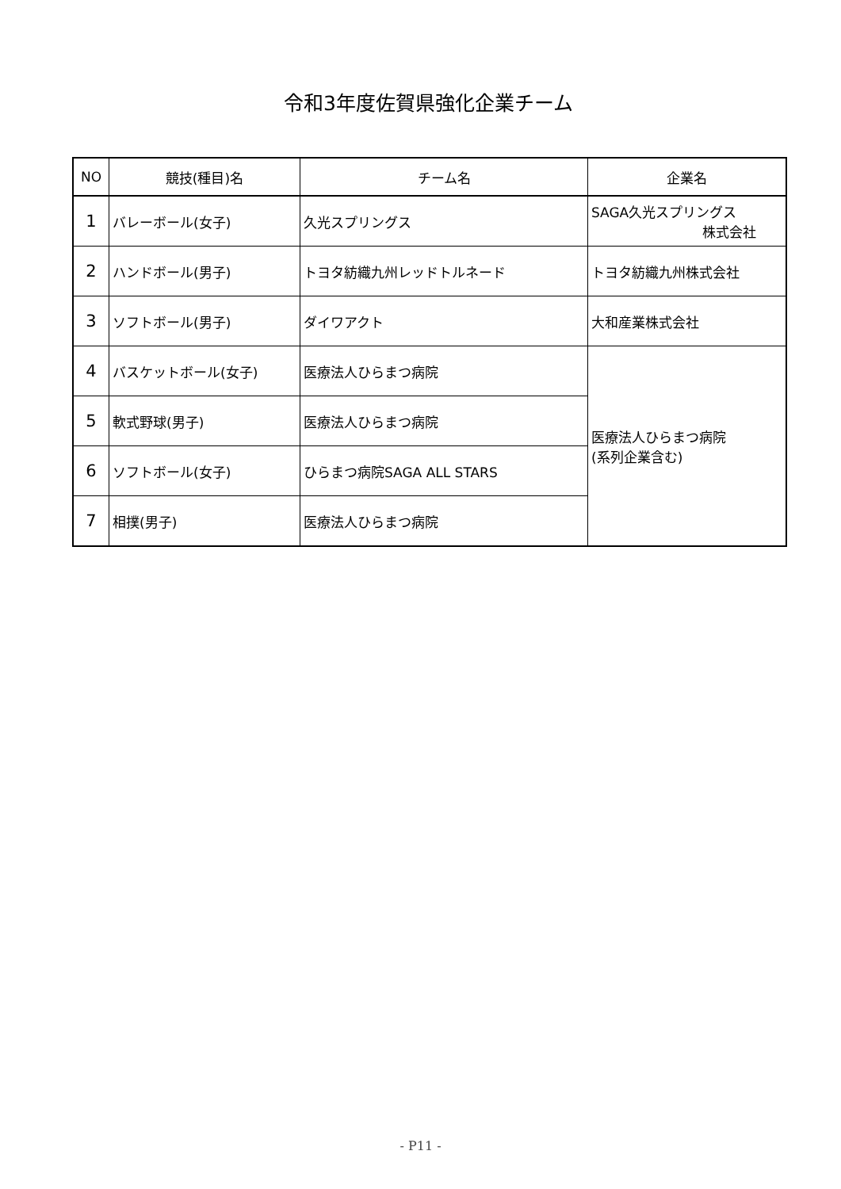令和3年度佐賀県強化企業チーム
| NO | 競技(種目)名 | チーム名 | 企業名 |
| --- | --- | --- | --- |
| 1 | バレーボール(女子) | 久光スプリングス | SAGA久光スプリングス 株式会社 |
| 2 | ハンドボール(男子) | トヨタ紡織九州レッドトルネード | トヨタ紡織九州株式会社 |
| 3 | ソフトボール(男子) | ダイワアクト | 大和産業株式会社 |
| 4 | バスケットボール(女子) | 医療法人ひらまつ病院 | 医療法人ひらまつ病院 (系列企業含む) |
| 5 | 軟式野球(男子) | 医療法人ひらまつ病院 | |
| 6 | ソフトボール(女子) | ひらまつ病院SAGA ALL STARS | |
| 7 | 相撲(男子) | 医療法人ひらまつ病院 | |
- P11 -